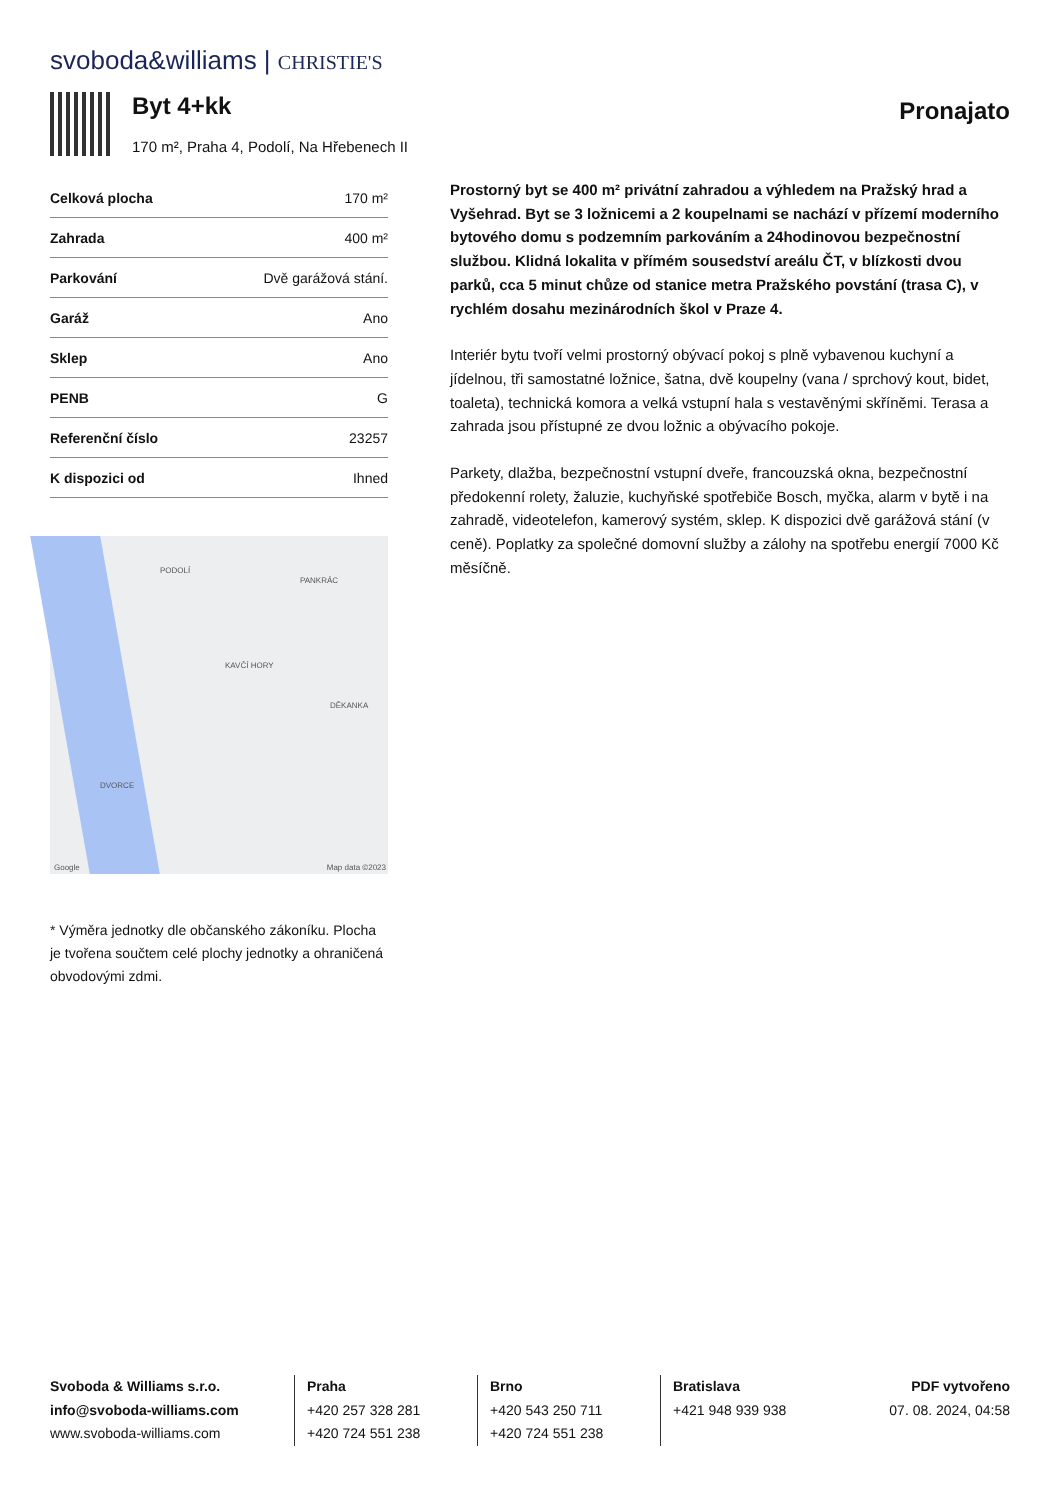svoboda&williams | CHRISTIE'S
Byt 4+kk
170 m², Praha 4, Podolí, Na Hřebenech II
Pronajato
| Celková plocha | 170 m² |
| Zahrada | 400 m² |
| Parkování | Dvě garážová stání. |
| Garáž | Ano |
| Sklep | Ano |
| PENB | G |
| Referenční číslo | 23257 |
| K dispozici od | Ihned |
PODOLÍ
PANKRÁC
KAVČÍ HORY
DĚKANKA
DVORCE
Google Map data ©2023
* Výměra jednotky dle občanského zákoníku. Plocha je tvořena součtem celé plochy jednotky a ohraničená obvodovými zdmi.
Prostorný byt se 400 m² privátní zahradou a výhledem na Pražský hrad a Vyšehrad. Byt se 3 ložnicemi a 2 koupelnami se nachází v přízemí moderního bytového domu s podzemním parkováním a 24hodinovou bezpečnostní službou. Klidná lokalita v přímém sousedství areálu ČT, v blízkosti dvou parků, cca 5 minut chůze od stanice metra Pražského povstání (trasa C), v rychlém dosahu mezinárodních škol v Praze 4.
Interiér bytu tvoří velmi prostorný obývací pokoj s plně vybavenou kuchyní a jídelnou, tři samostatné ložnice, šatna, dvě koupelny (vana / sprchový kout, bidet, toaleta), technická komora a velká vstupní hala s vestavěnými skříněmi. Terasa a zahrada jsou přístupné ze dvou ložnic a obývacího pokoje.
Parkety, dlažba, bezpečnostní vstupní dveře, francouzská okna, bezpečnostní předokenní rolety, žaluzie, kuchyňské spotřebiče Bosch, myčka, alarm v bytě i na zahradě, videotelefon, kamerový systém, sklep. K dispozici dvě garážová stání (v ceně). Poplatky za společné domovní služby a zálohy na spotřebu energií 7000 Kč měsíčně.
Svoboda & Williams s.r.o.
info@svoboda-williams.com
www.svoboda-williams.com
Praha
+420 257 328 281
+420 724 551 238
Brno
+420 543 250 711
+420 724 551 238
Bratislava
+421 948 939 938
PDF vytvořeno
07. 08. 2024, 04:58